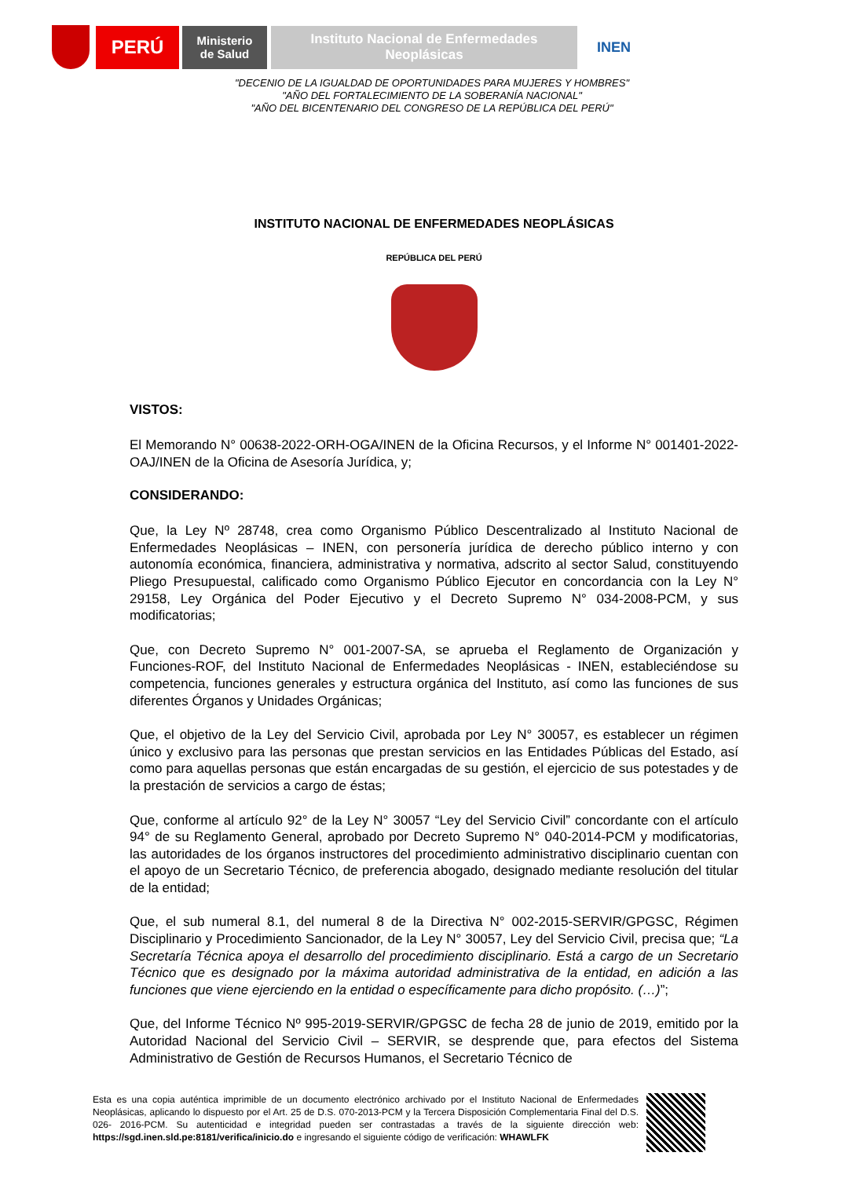PERÚ
Ministerio
de Salud
Instituto Nacional de Enfermedades
Neoplásicas
INEN
"DECENIO DE LA IGUALDAD DE OPORTUNIDADES PARA MUJERES Y HOMBRES"
"AÑO DEL FORTALECIMIENTO DE LA SOBERANÍA NACIONAL"
"AÑO DEL BICENTENARIO DEL CONGRESO DE LA REPÚBLICA DEL PERÚ"
INSTITUTO NACIONAL DE ENFERMEDADES NEOPLÁSICAS
REPÚBLICA DEL PERÚ
VISTOS:
El Memorando N° 00638-2022-ORH-OGA/INEN de la Oficina Recursos, y el Informe N° 001401-2022-OAJ/INEN de la Oficina de Asesoría Jurídica, y;
CONSIDERANDO:
Que, la Ley Nº 28748, crea como Organismo Público Descentralizado al Instituto Nacional de Enfermedades Neoplásicas – INEN, con personería jurídica de derecho público interno y con autonomía económica, financiera, administrativa y normativa, adscrito al sector Salud, constituyendo Pliego Presupuestal, calificado como Organismo Público Ejecutor en concordancia con la Ley N° 29158, Ley Orgánica del Poder Ejecutivo y el Decreto Supremo N° 034-2008-PCM, y sus modificatorias;
Que, con Decreto Supremo N° 001-2007-SA, se aprueba el Reglamento de Organización y Funciones-ROF, del Instituto Nacional de Enfermedades Neoplásicas - INEN, estableciéndose su competencia, funciones generales y estructura orgánica del Instituto, así como las funciones de sus diferentes Órganos y Unidades Orgánicas;
Que, el objetivo de la Ley del Servicio Civil, aprobada por Ley N° 30057, es establecer un régimen único y exclusivo para las personas que prestan servicios en las Entidades Públicas del Estado, así como para aquellas personas que están encargadas de su gestión, el ejercicio de sus potestades y de la prestación de servicios a cargo de éstas;
Que, conforme al artículo 92° de la Ley N° 30057 “Ley del Servicio Civil” concordante con el artículo 94° de su Reglamento General, aprobado por Decreto Supremo N° 040-2014-PCM y modificatorias, las autoridades de los órganos instructores del procedimiento administrativo disciplinario cuentan con el apoyo de un Secretario Técnico, de preferencia abogado, designado mediante resolución del titular de la entidad;
Que, el sub numeral 8.1, del numeral 8 de la Directiva N° 002-2015-SERVIR/GPGSC, Régimen Disciplinario y Procedimiento Sancionador, de la Ley N° 30057, Ley del Servicio Civil, precisa que; “La Secretaría Técnica apoya el desarrollo del procedimiento disciplinario. Está a cargo de un Secretario Técnico que es designado por la máxima autoridad administrativa de la entidad, en adición a las funciones que viene ejerciendo en la entidad o específicamente para dicho propósito. (…)”;
Que, del Informe Técnico Nº 995-2019-SERVIR/GPGSC de fecha 28 de junio de 2019, emitido por la Autoridad Nacional del Servicio Civil – SERVIR, se desprende que, para efectos del Sistema Administrativo de Gestión de Recursos Humanos, el Secretario Técnico de
Esta es una copia auténtica imprimible de un documento electrónico archivado por el Instituto Nacional de Enfermedades Neoplásicas, aplicando lo dispuesto por el Art. 25 de D.S. 070-2013-PCM y la Tercera Disposición Complementaria Final del D.S. 026- 2016-PCM. Su autenticidad e integridad pueden ser contrastadas a través de la siguiente dirección web: https://sgd.inen.sld.pe:8181/verifica/inicio.do e ingresando el siguiente código de verificación: WHAWLFK